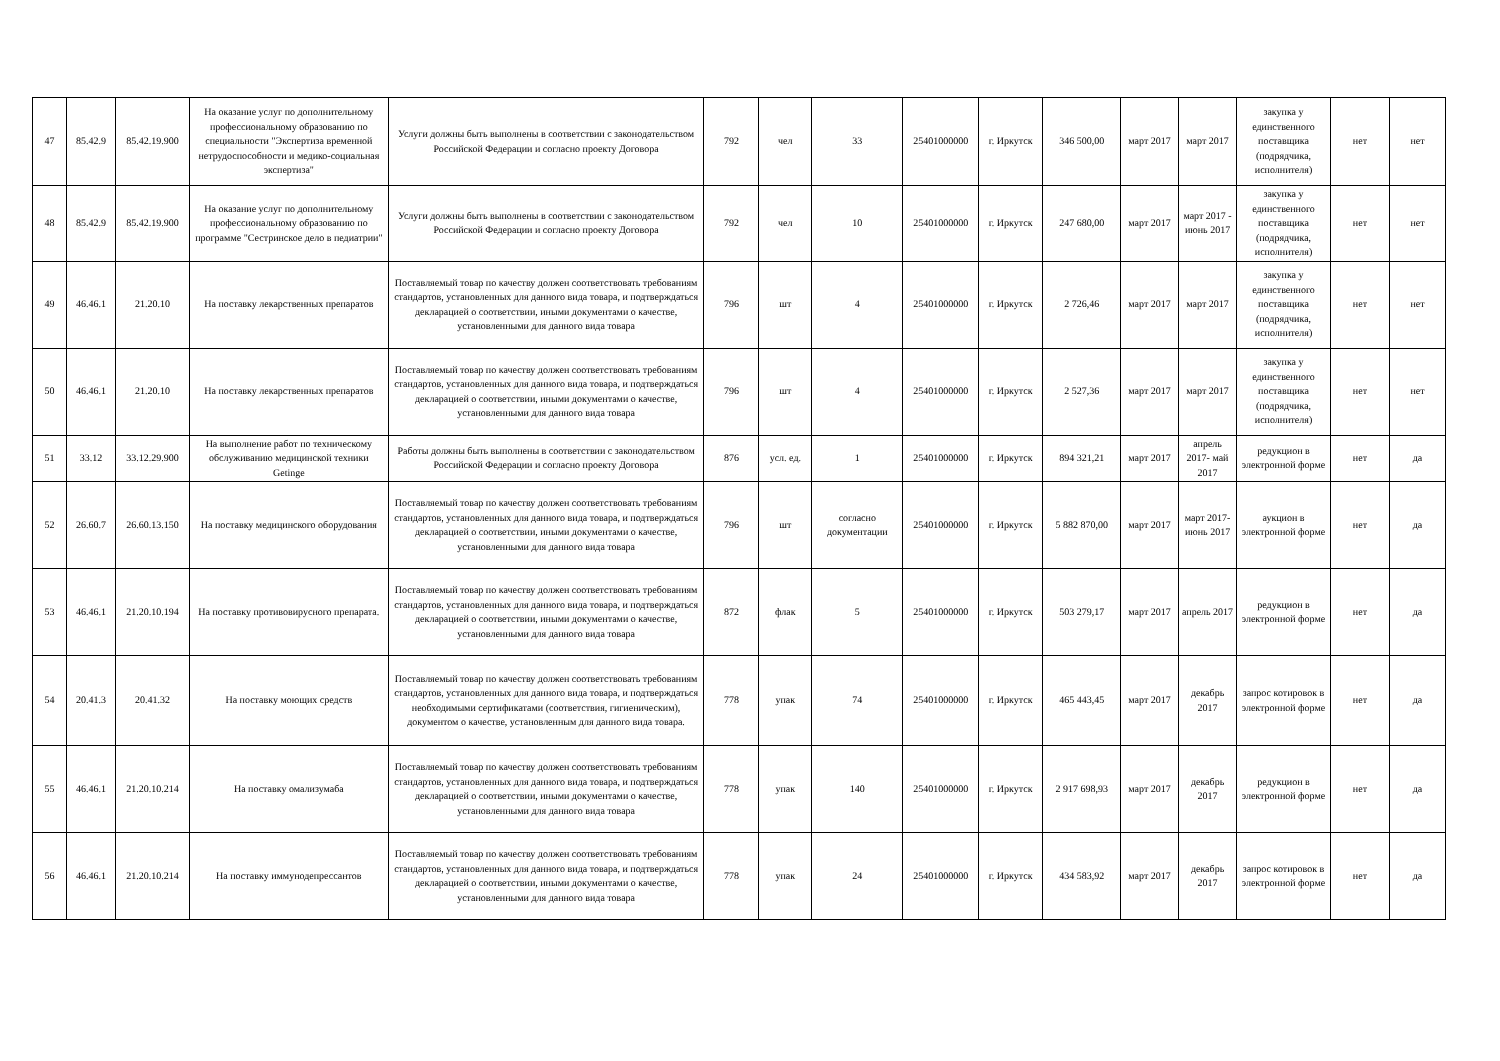| 47 | 85.42.9 | 85.42.19.900 | На оказание услуг по дополнительному профессиональному образованию по специальности "Экспертиза временной нетрудоспособности и медико-социальная экспертиза" | Услуги должны быть выполнены в соответствии с законодательством Российской Федерации и согласно проекту Договора | 792 | чел | 33 | 25401000000 | г. Иркутск | 346 500,00 | март 2017 | март 2017 | закупка у единственного поставщика (подрядчика, исполнителя) | нет | нет |
| 48 | 85.42.9 | 85.42.19.900 | На оказание услуг по дополнительному профессиональному образованию по программе "Сестринское дело в педиатрии" | Услуги должны быть выполнены в соответствии с законодательством Российской Федерации и согласно проекту Договора | 792 | чел | 10 | 25401000000 | г. Иркутск | 247 680,00 | март 2017 | март 2017 - июнь 2017 | закупка у единственного поставщика (подрядчика, исполнителя) | нет | нет |
| 49 | 46.46.1 | 21.20.10 | На поставку лекарственных препаратов | Поставляемый товар по качеству должен соответствовать требованиям стандартов, установленных для данного вида товара, и подтверждаться декларацией о соответствии, иными документами о качестве, установленными для данного вида товара | 796 | шт | 4 | 25401000000 | г. Иркутск | 2 726,46 | март 2017 | март 2017 | закупка у единственного поставщика (подрядчика, исполнителя) | нет | нет |
| 50 | 46.46.1 | 21.20.10 | На поставку лекарственных препаратов | Поставляемый товар по качеству должен соответствовать требованиям стандартов, установленных для данного вида товара, и подтверждаться декларацией о соответствии, иными документами о качестве, установленными для данного вида товара | 796 | шт | 4 | 25401000000 | г. Иркутск | 2 527,36 | март 2017 | март 2017 | закупка у единственного поставщика (подрядчика, исполнителя) | нет | нет |
| 51 | 33.12 | 33.12.29.900 | На выполнение работ по техническому обслуживанию медицинской техники Getinge | Работы должны быть выполнены в соответствии с законодательством Российской Федерации и согласно проекту Договора | 876 | усл. ед. | 1 | 25401000000 | г. Иркутск | 894 321,21 | март 2017 | апрель 2017- май 2017 | редукцион в электронной форме | нет | да |
| 52 | 26.60.7 | 26.60.13.150 | На поставку медицинского оборудования | Поставляемый товар по качеству должен соответствовать требованиям стандартов, установленных для данного вида товара, и подтверждаться декларацией о соответствии, иными документами о качестве, установленными для данного вида товара | 796 | шт | согласно документации | 25401000000 | г. Иркутск | 5 882 870,00 | март 2017 | март 2017- июнь 2017 | аукцион в электронной форме | нет | да |
| 53 | 46.46.1 | 21.20.10.194 | На поставку противовирусного препарата. | Поставляемый товар по качеству должен соответствовать требованиям стандартов, установленных для данного вида товара, и подтверждаться декларацией о соответствии, иными документами о качестве, установленными для данного вида товара | 872 | флак | 5 | 25401000000 | г. Иркутск | 503 279,17 | март 2017 | апрель 2017 | редукцион в электронной форме | нет | да |
| 54 | 20.41.3 | 20.41.32 | На поставку моющих средств | Поставляемый товар по качеству должен соответствовать требованиям стандартов, установленных для данного вида товара, и подтверждаться необходимыми сертификатами (соответствия, гигиеническим), документом о качестве, установленным для данного вида товара. | 778 | упак | 74 | 25401000000 | г. Иркутск | 465 443,45 | март 2017 | декабрь 2017 | запрос котировок в электронной форме | нет | да |
| 55 | 46.46.1 | 21.20.10.214 | На поставку омализумаба | Поставляемый товар по качеству должен соответствовать требованиям стандартов, установленных для данного вида товара, и подтверждаться декларацией о соответствии, иными документами о качестве, установленными для данного вида товара | 778 | упак | 140 | 25401000000 | г. Иркутск | 2 917 698,93 | март 2017 | декабрь 2017 | редукцион в электронной форме | нет | да |
| 56 | 46.46.1 | 21.20.10.214 | На поставку иммунодепрессантов | Поставляемый товар по качеству должен соответствовать требованиям стандартов, установленных для данного вида товара, и подтверждаться декларацией о соответствии, иными документами о качестве, установленными для данного вида товара | 778 | упак | 24 | 25401000000 | г. Иркутск | 434 583,92 | март 2017 | декабрь 2017 | запрос котировок в электронной форме | нет | да |